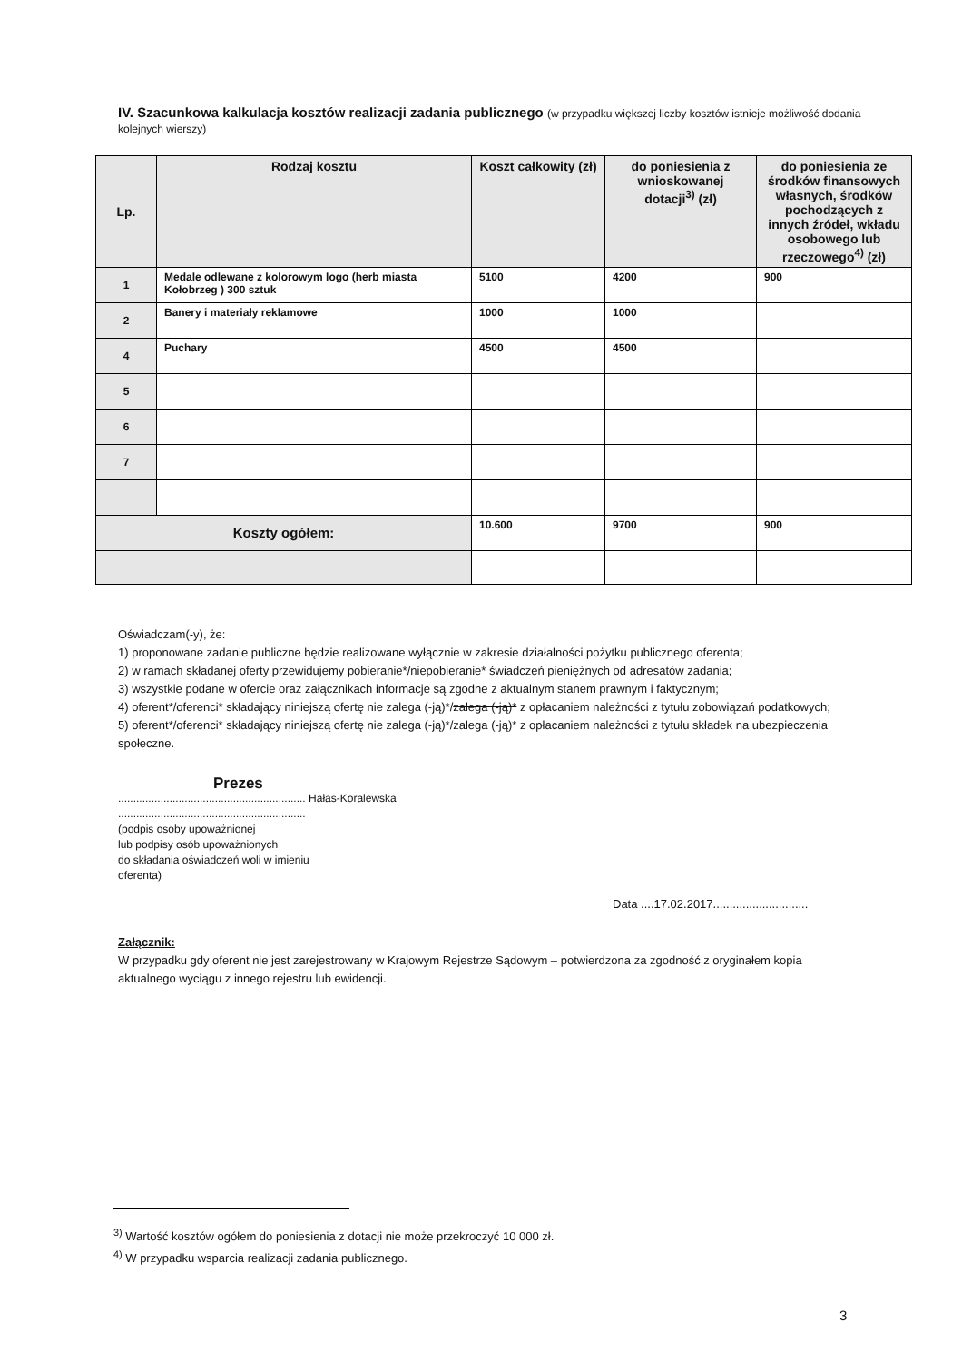IV. Szacunkowa kalkulacja kosztów realizacji zadania publicznego (w przypadku większej liczby kosztów istnieje możliwość dodania kolejnych wierszy)
| Lp. | Rodzaj kosztu | Koszt całkowity (zł) | do poniesienia z wnioskowanej dotacji<sup>3)</sup> (zł) | do poniesienia ze środków finansowych własnych, środków pochodzących z innych źródeł, wkładu osobowego lub rzeczowego<sup>4)</sup> (zł) |
| --- | --- | --- | --- | --- |
| 1 | Medale odlewane z kolorowym logo (herb miasta Kołobrzeg ) 300 sztuk | 5100 | 4200 | 900 |
| 2 | Banery i materiały reklamowe | 1000 | 1000 | |
| 4 | Puchary | 4500 | 4500 | |
| 5 | | | | |
| 6 | | | | |
| 7 | | | | |
| Koszty ogółem: | | 10.600 | 9700 | 900 |
Oświadczam(-y), że:
1) proponowane zadanie publiczne będzie realizowane wyłącznie w zakresie działalności pożytku publicznego oferenta;
2) w ramach składanej oferty przewidujemy pobieranie*/niepobieranie* świadczeń pieniężnych od adresatów zadania;
3) wszystkie podane w ofercie oraz załącznikach informacje są zgodne z aktualnym stanem prawnym i faktycznym;
4) oferent*/oferenci* składający niniejszą ofertę nie zalega (-ją)*/zalega (-ją)* z opłacaniem należności z tytułu zobowiązań podatkowych;
5) oferent*/oferenci* składający niniejszą ofertę nie zalega (-ją)*/zalega (-ją)* z opłacaniem należności z tytułu składek na ubezpieczenia społeczne.
Prezes
.............................................................. Hałas-Koralewska
..............................................................
(podpis osoby upoważnionej
lub podpisy osób upoważnionych
do składania oświadczeń woli w imieniu
oferenta)
Data ....17.02.2017.............................
Załącznik:
W przypadku gdy oferent nie jest zarejestrowany w Krajowym Rejestrze Sądowym – potwierdzona za zgodność z oryginałem kopia aktualnego wyciągu z innego rejestru lub ewidencji.
<sup>3)</sup> Wartość kosztów ogółem do poniesienia z dotacji nie może przekroczyć 10 000 zł.
<sup>4)</sup> W przypadku wsparcia realizacji zadania publicznego.
3